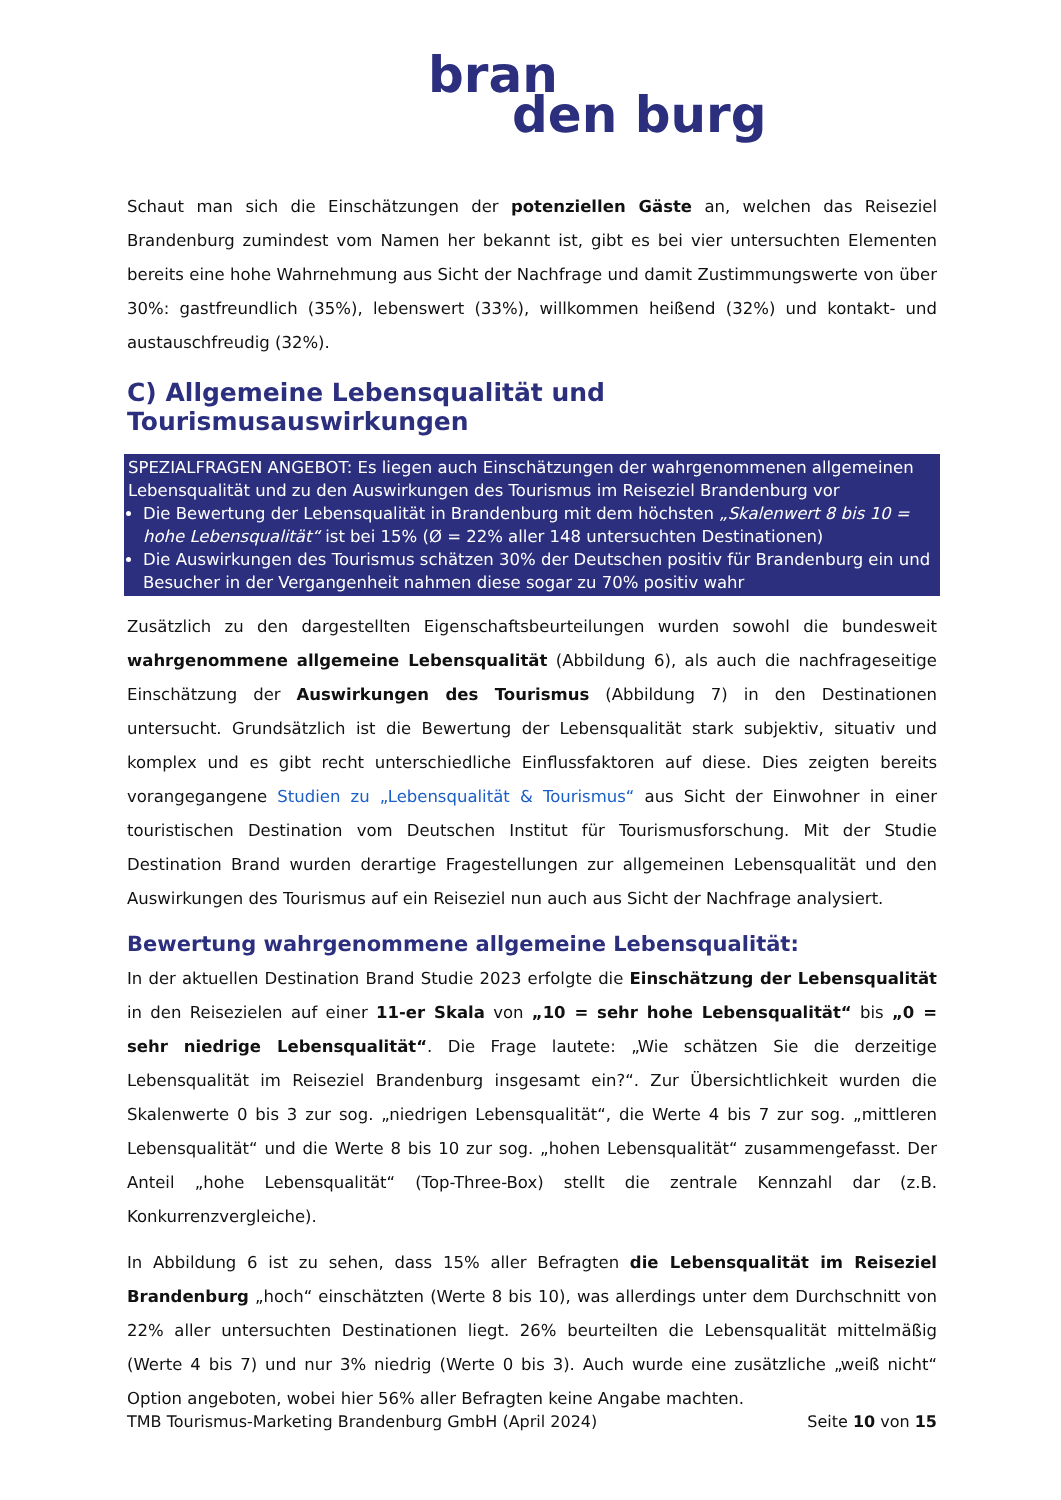bran
den burg
Schaut man sich die Einschätzungen der potenziellen Gäste an, welchen das Reiseziel Brandenburg zumindest vom Namen her bekannt ist, gibt es bei vier untersuchten Elementen bereits eine hohe Wahrnehmung aus Sicht der Nachfrage und damit Zustimmungswerte von über 30%: gastfreundlich (35%), lebenswert (33%), willkommen heißend (32%) und kontakt- und austauschfreudig (32%).
C) Allgemeine Lebensqualität und Tourismusauswirkungen
SPEZIALFRAGEN ANGEBOT: Es liegen auch Einschätzungen der wahrgenommenen allgemeinen Lebensqualität und zu den Auswirkungen des Tourismus im Reiseziel Brandenburg vor
Die Bewertung der Lebensqualität in Brandenburg mit dem höchsten „Skalenwert 8 bis 10 = hohe Lebensqualität“ ist bei 15% (Ø = 22% aller 148 untersuchten Destinationen)
Die Auswirkungen des Tourismus schätzen 30% der Deutschen positiv für Brandenburg ein und Besucher in der Vergangenheit nahmen diese sogar zu 70% positiv wahr
Zusätzlich zu den dargestellten Eigenschaftsbeurteilungen wurden sowohl die bundesweit wahrgenommene allgemeine Lebensqualität (Abbildung 6), als auch die nachfrageseitige Einschätzung der Auswirkungen des Tourismus (Abbildung 7) in den Destinationen untersucht. Grundsätzlich ist die Bewertung der Lebensqualität stark subjektiv, situativ und komplex und es gibt recht unterschiedliche Einflussfaktoren auf diese. Dies zeigten bereits vorangegangene Studien zu „Lebensqualität & Tourismus“ aus Sicht der Einwohner in einer touristischen Destination vom Deutschen Institut für Tourismusforschung. Mit der Studie Destination Brand wurden derartige Fragestellungen zur allgemeinen Lebensqualität und den Auswirkungen des Tourismus auf ein Reiseziel nun auch aus Sicht der Nachfrage analysiert.
Bewertung wahrgenommene allgemeine Lebensqualität:
In der aktuellen Destination Brand Studie 2023 erfolgte die Einschätzung der Lebensqualität in den Reisezielen auf einer 11-er Skala von „10 = sehr hohe Lebensqualität“ bis „0 = sehr niedrige Lebensqualität“. Die Frage lautete: „Wie schätzen Sie die derzeitige Lebensqualität im Reiseziel Brandenburg insgesamt ein?“. Zur Übersichtlichkeit wurden die Skalenwerte 0 bis 3 zur sog. „niedrigen Lebensqualität“, die Werte 4 bis 7 zur sog. „mittleren Lebensqualität“ und die Werte 8 bis 10 zur sog. „hohen Lebensqualität“ zusammengefasst. Der Anteil „hohe Lebensqualität“ (Top-Three-Box) stellt die zentrale Kennzahl dar (z.B. Konkurrenzvergleiche).
In Abbildung 6 ist zu sehen, dass 15% aller Befragten die Lebensqualität im Reiseziel Brandenburg „hoch“ einschätzten (Werte 8 bis 10), was allerdings unter dem Durchschnitt von 22% aller untersuchten Destinationen liegt. 26% beurteilten die Lebensqualität mittelmäßig (Werte 4 bis 7) und nur 3% niedrig (Werte 0 bis 3). Auch wurde eine zusätzliche „weiß nicht“ Option angeboten, wobei hier 56% aller Befragten keine Angabe machten.
TMB Tourismus-Marketing Brandenburg GmbH (April 2024) Seite 10 von 15